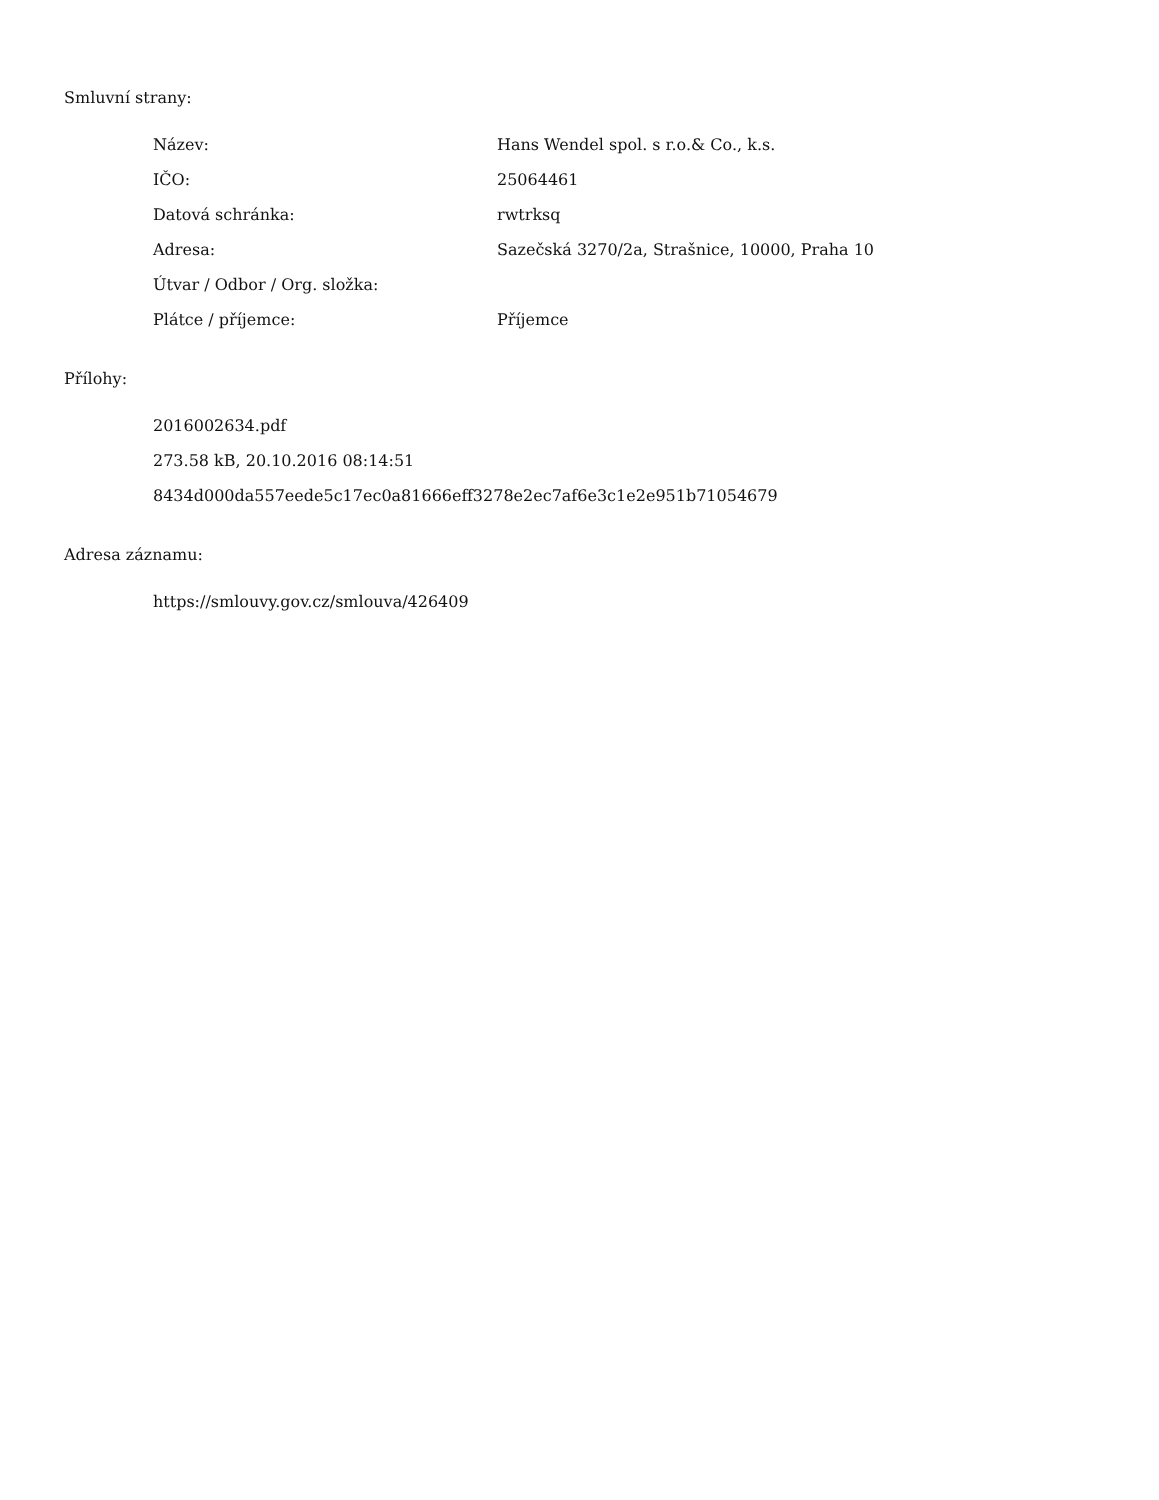Smluvní strany:
| Název: | Hans Wendel spol. s r.o.& Co., k.s. |
| IČO: | 25064461 |
| Datová schránka: | rwtrksq |
| Adresa: | Sazečská 3270/2a, Strašnice, 10000, Praha 10 |
| Útvar / Odbor / Org. složka: | |
| Plátce / příjemce: | Příjemce |
Přílohy:
2016002634.pdf
273.58 kB, 20.10.2016 08:14:51
8434d000da557eede5c17ec0a81666eff3278e2ec7af6e3c1e2e951b71054679
Adresa záznamu:
https://smlouvy.gov.cz/smlouva/426409